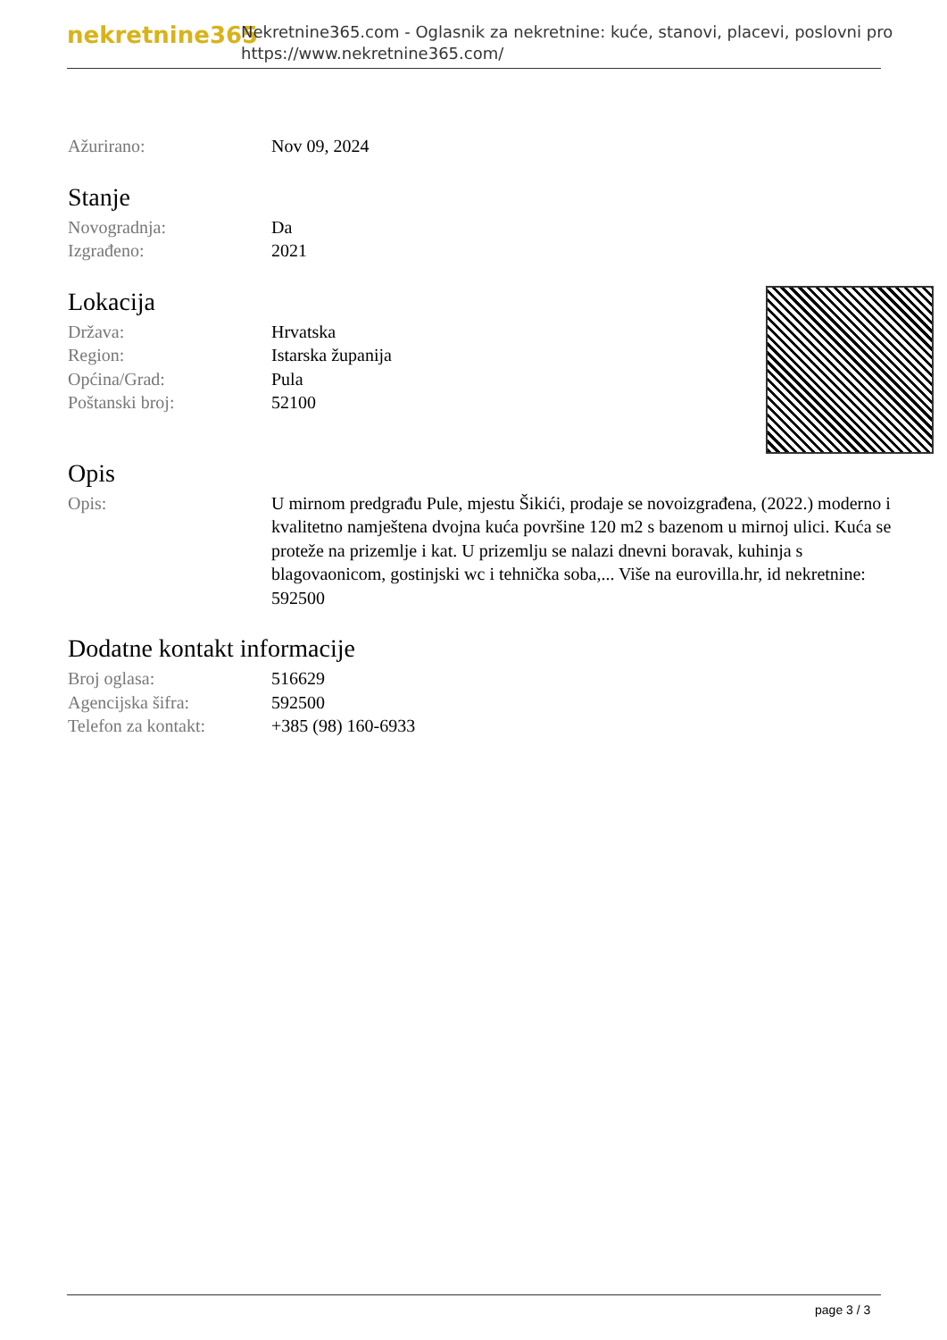nekretnine365
Nekretnine365.com - Oglasnik za nekretnine: kuće, stanovi, placevi, poslovni pro
https://www.nekretnine365.com/
| Ažurirano: | Nov 09, 2024 |
Stanje
| Novogradnja: | Da |
| Izgrađeno: | 2021 |
Lokacija
| Država: | Hrvatska |
| Region: | Istarska županija |
| Općina/Grad: | Pula |
| Poštanski broj: | 52100 |
Opis
| Opis: | U mirnom predgrađu Pule, mjestu Šikići, prodaje se novoizgrađena, (2022.) moderno i kvalitetno namještena dvojna kuća površine 120 m2 s bazenom u mirnoj ulici. Kuća se proteže na prizemlje i kat. U prizemlju se nalazi dnevni boravak, kuhinja s blagovaonicom, gostinjski wc i tehnička soba,... Više na eurovilla.hr, id nekretnine: 592500 |
Dodatne kontakt informacije
| Broj oglasa: | 516629 |
| Agencijska šifra: | 592500 |
| Telefon za kontakt: | +385 (98) 160-6933 |
page 3 / 3